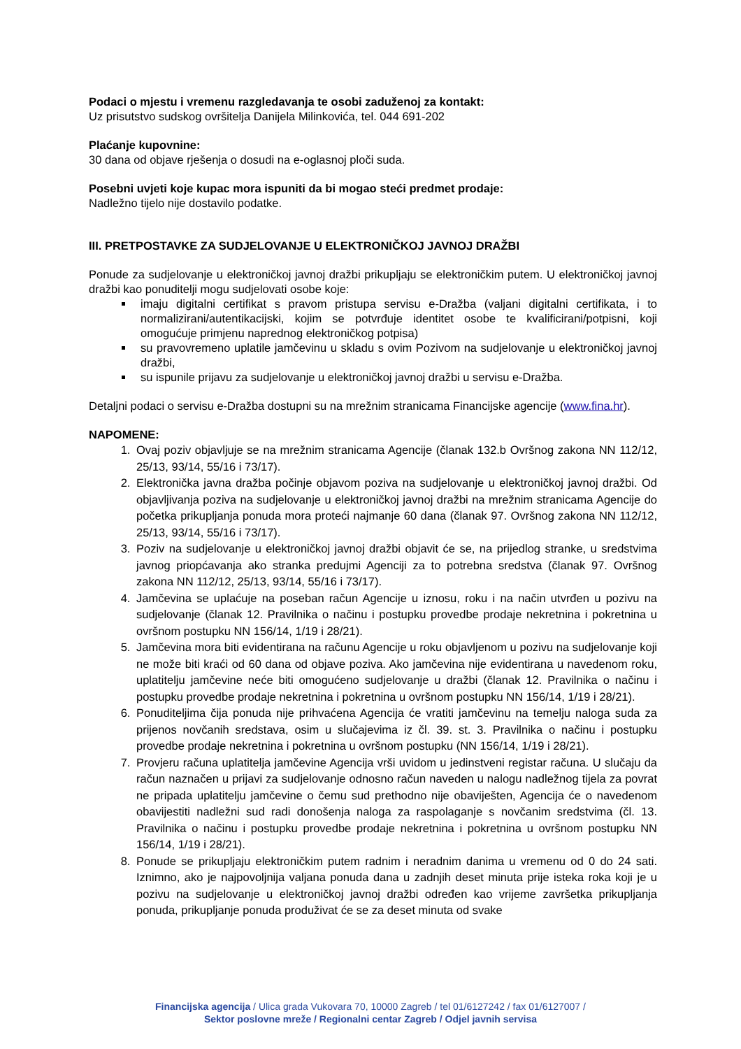Podaci o mjestu i vremenu razgledavanja te osobi zaduženoj za kontakt:
Uz prisutstvo sudskog ovršitelja Danijela Milinkovića, tel. 044 691-202
Plaćanje kupovnine:
30 dana od objave rješenja o dosudi na e-oglasnoj ploči suda.
Posebni uvjeti koje kupac mora ispuniti da bi mogao steći predmet prodaje:
Nadležno tijelo nije dostavilo podatke.
III. PRETPOSTAVKE ZA SUDJELOVANJE U ELEKTRONIČKOJ JAVNOJ DRAŽBI
Ponude za sudjelovanje u elektroničkoj javnoj dražbi prikupljaju se elektroničkim putem. U elektroničkoj javnoj dražbi kao ponuditelji mogu sudjelovati osobe koje:
imaju digitalni certifikat s pravom pristupa servisu e-Dražba (valjani digitalni certifikata, i to normalizirani/autentikacijski, kojim se potvrđuje identitet osobe te kvalificirani/potpisni, koji omogućuje primjenu naprednog elektroničkog potpisa)
su pravovremeno uplatile jamčevinu u skladu s ovim Pozivom na sudjelovanje u elektroničkoj javnoj dražbi,
su ispunile prijavu za sudjelovanje u elektroničkoj javnoj dražbi u servisu e-Dražba.
Detaljni podaci o servisu e-Dražba dostupni su na mrežnim stranicama Financijske agencije (www.fina.hr).
NAPOMENE:
1. Ovaj poziv objavljuje se na mrežnim stranicama Agencije (članak 132.b Ovršnog zakona NN 112/12, 25/13, 93/14, 55/16 i 73/17).
2. Elektronička javna dražba počinje objavom poziva na sudjelovanje u elektroničkoj javnoj dražbi. Od objavljivanja poziva na sudjelovanje u elektroničkoj javnoj dražbi na mrežnim stranicama Agencije do početka prikupljanja ponuda mora proteći najmanje 60 dana (članak 97. Ovršnog zakona NN 112/12, 25/13, 93/14, 55/16 i 73/17).
3. Poziv na sudjelovanje u elektroničkoj javnoj dražbi objavit će se, na prijedlog stranke, u sredstvima javnog priopćavanja ako stranka predujmi Agenciji za to potrebna sredstva (članak 97. Ovršnog zakona NN 112/12, 25/13, 93/14, 55/16 i 73/17).
4. Jamčevina se uplaćuje na poseban račun Agencije u iznosu, roku i na način utvrđen u pozivu na sudjelovanje (članak 12. Pravilnika o načinu i postupku provedbe prodaje nekretnina i pokretnina u ovršnom postupku NN 156/14, 1/19 i 28/21).
5. Jamčevina mora biti evidentirana na računu Agencije u roku objavljenom u pozivu na sudjelovanje koji ne može biti kraći od 60 dana od objave poziva. Ako jamčevina nije evidentirana u navedenom roku, uplatitelju jamčevine neće biti omogućeno sudjelovanje u dražbi (članak 12. Pravilnika o načinu i postupku provedbe prodaje nekretnina i pokretnina u ovršnom postupku NN 156/14, 1/19 i 28/21).
6. Ponuditeljima čija ponuda nije prihvaćena Agencija će vratiti jamčevinu na temelju naloga suda za prijenos novčanih sredstava, osim u slučajevima iz čl. 39. st. 3. Pravilnika o načinu i postupku provedbe prodaje nekretnina i pokretnina u ovršnom postupku (NN 156/14, 1/19 i 28/21).
7. Provjeru računa uplatitelja jamčevine Agencija vrši uvidom u jedinstveni registar računa. U slučaju da račun naznačen u prijavi za sudjelovanje odnosno račun naveden u nalogu nadležnog tijela za povrat ne pripada uplatitelju jamčevine o čemu sud prethodno nije obaviješten, Agencija će o navedenom obavijestiti nadležni sud radi donošenja naloga za raspolaganje s novčanim sredstvima (čl. 13. Pravilnika o načinu i postupku provedbe prodaje nekretnina i pokretnina u ovršnom postupku NN 156/14, 1/19 i 28/21).
8. Ponude se prikupljaju elektroničkim putem radnim i neradnim danima u vremenu od 0 do 24 sati. Iznimno, ako je najpovoljnija valjana ponuda dana u zadnjih deset minuta prije isteka roka koji je u pozivu na sudjelovanje u elektroničkoj javnoj dražbi određen kao vrijeme završetka prikupljanja ponuda, prikupljanje ponuda produživat će se za deset minuta od svake
Financijska agencija / Ulica grada Vukovara 70, 10000 Zagreb / tel 01/6127242 / fax 01/6127007 /
Sektor poslovne mreže / Regionalni centar Zagreb / Odjel javnih servisa